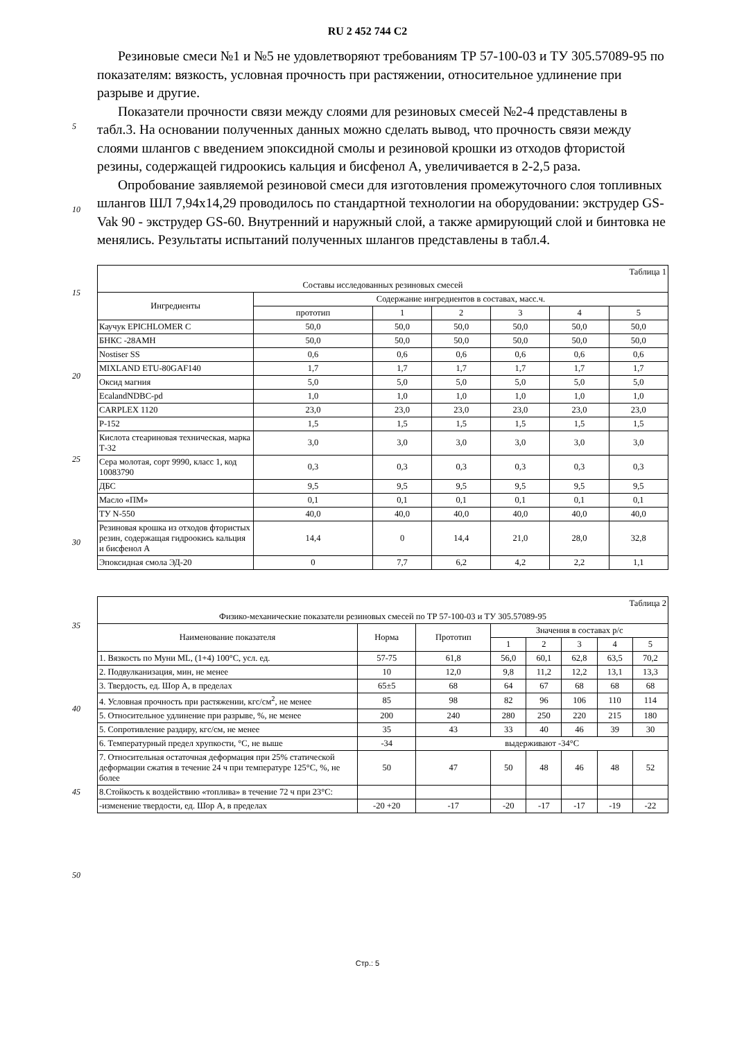RU 2 452 744 C2
5
10
15
20
25
30
35
40
45
50
Резиновые смеси №1 и №5 не удовлетворяют требованиям ТР 57-100-03 и ТУ 305.57089-95 по показателям: вязкость, условная прочность при растяжении, относительное удлинение при разрыве и другие.
Показатели прочности связи между слоями для резиновых смесей №2-4 представлены в табл.3. На основании полученных данных можно сделать вывод, что прочность связи между слоями шлангов с введением эпоксидной смолы и резиновой крошки из отходов фтористой резины, содержащей гидроокись кальция и бисфенол А, увеличивается в 2-2,5 раза.
Опробование заявляемой резиновой смеси для изготовления промежуточного слоя топливных шлангов ШЛ 7,94x14,29 проводилось по стандартной технологии на оборудовании: экструдер GS-Vak 90 - экструдер GS-60. Внутренний и наружный слой, а также армирующий слой и бинтовка не менялись. Результаты испытаний полученных шлангов представлены в табл.4.
| Таблица 1 | | | | | | |
| Составы исследованных резиновых смесей | | | | | | |
| Ингредиенты | Содержание ингредиентов в составах, масс.ч. | | | | | |
| | прототип | 1 | 2 | 3 | 4 | 5 |
| Каучук EPICHLOMER C | 50,0 | 50,0 | 50,0 | 50,0 | 50,0 | 50,0 |
| БНКС -28АМН | 50,0 | 50,0 | 50,0 | 50,0 | 50,0 | 50,0 |
| Nostiser SS | 0,6 | 0,6 | 0,6 | 0,6 | 0,6 | 0,6 |
| MIXLAND ETU-80GAF140 | 1,7 | 1,7 | 1,7 | 1,7 | 1,7 | 1,7 |
| Оксид магния | 5,0 | 5,0 | 5,0 | 5,0 | 5,0 | 5,0 |
| EcalandNDBC-pd | 1,0 | 1,0 | 1,0 | 1,0 | 1,0 | 1,0 |
| CARPLEX 1120 | 23,0 | 23,0 | 23,0 | 23,0 | 23,0 | 23,0 |
| P-152 | 1,5 | 1,5 | 1,5 | 1,5 | 1,5 | 1,5 |
| Кислота стеариновая техническая, марка Т-32 | 3,0 | 3,0 | 3,0 | 3,0 | 3,0 | 3,0 |
| Сера молотая, сорт 9990, класс 1, код 10083790 | 0,3 | 0,3 | 0,3 | 0,3 | 0,3 | 0,3 |
| ДБС | 9,5 | 9,5 | 9,5 | 9,5 | 9,5 | 9,5 |
| Масло «ПМ» | 0,1 | 0,1 | 0,1 | 0,1 | 0,1 | 0,1 |
| ТУ N-550 | 40,0 | 40,0 | 40,0 | 40,0 | 40,0 | 40,0 |
| Резиновая крошка из отходов фтористых резин, содержащая гидроокись кальция и бисфенол А | 14,4 | 0 | 14,4 | 21,0 | 28,0 | 32,8 |
| Эпоксидная смола ЭД-20 | 0 | 7,7 | 6,2 | 4,2 | 2,2 | 1,1 |
| Таблица 2 | | | | | | | |
| Физико-механические показатели резиновых смесей по ТР 57-100-03 и ТУ 305.57089-95 | | | | | | | |
| Наименование показателя | Норма | Прототип | Значения в составах р/с | | | | |
| | | | 1 | 2 | 3 | 4 | 5 |
| 1. Вязкость по Муни ML, (1+4) 100°С, усл. ед. | 57-75 | 61,8 | 56,0 | 60,1 | 62,8 | 63,5 | 70,2 |
| 2. Подвулканизация, мин, не менее | 10 | 12,0 | 9,8 | 11,2 | 12,2 | 13,1 | 13,3 |
| 3. Твердость, ед. Шор А, в пределах | 65±5 | 68 | 64 | 67 | 68 | 68 | 68 |
| 4. Условная прочность при растяжении, кгс/см<sup>2</sup>, не менее | 85 | 98 | 82 | 96 | 106 | 110 | 114 |
| 5. Относительное удлинение при разрыве, %, не менее | 200 | 240 | 280 | 250 | 220 | 215 | 180 |
| 5. Сопротивление раздиру, кгс/см, не менее | 35 | 43 | 33 | 40 | 46 | 39 | 30 |
| 6. Температурный предел хрупкости, °С, не выше | -34 | выдерживают -34°С | | | | | |
| 7. Относительная остаточная деформация при 25% статической деформации сжатия в течение 24 ч при температуре 125°С, %, не более | 50 | 47 | 50 | 48 | 46 | 48 | 52 |
| 8.Стойкость к воздействию «топлива» в течение 72 ч при 23°С: | | | | | | | |
| -изменение твердости, ед. Шор А, в пределах | -20 +20 | -17 | -20 | -17 | -17 | -19 | -22 |
Стр.: 5